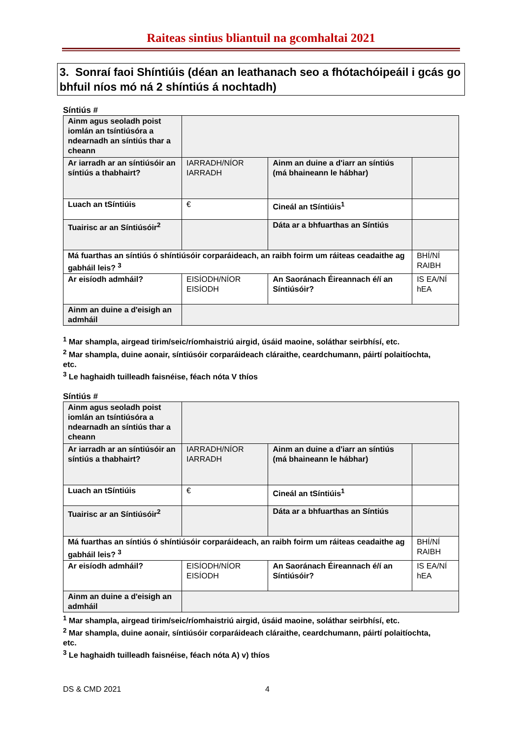Raiteas sintius bliantuil na gcomhaltai 2021
3. Sonraí faoi Shíntiúis (déan an leathanach seo a fhótachóipeáil i gcás go bhfuil níos mó ná 2 shíntiús á nochtadh)
Síntiús #
| Ainm agus seoladh poist iomlán an tsíntiúsóra a ndearnadh an síntiús thar a cheann | | | | |
| Ar iarradh ar an síntiúsóir an síntiús a thabhairt? | IARRADH/NÍOR IARRADH | Ainm an duine a d'iarr an síntiús (má bhaineann le hábhar) | | |
| Luach an tSíntiúis | € | | Cineál an tSíntiúis<sup>1</sup> | |
| Tuairisc ar an Síntiúsóir<sup>2</sup> | | | Dáta ar a bhfuarthas an Síntiús | |
| Má fuarthas an síntiús ó shíntiúsóir corparáideach, an raibh foirm um ráiteas ceadaithe ag gabháil leis? <sup>3</sup> | | | | BHÍ/NÍ RAIBH |
| Ar eisíodh admháil? | EISÍODH/NÍOR EISÍODH | | An Saoránach Éireannach é/í an Síntiúsóir? | IS EA/NÍ hEA |
| Ainm an duine a d'eisigh an admháil | | | | |
<sup>1</sup> Mar shampla, airgead tirim/seic/ríomhaistriú airgid, úsáid maoine, soláthar seirbhísí, etc.
<sup>2</sup> Mar shampla, duine aonair, síntiúsóir corparáideach cláraithe, ceardchumann, páirtí polaitíochta, etc.
<sup>3</sup> Le haghaidh tuilleadh faisnéise, féach nóta V thíos
Síntiús #
| Ainm agus seoladh poist iomlán an tsíntiúsóra a ndearnadh an síntiús thar a cheann | | | | |
| Ar iarradh ar an síntiúsóir an síntiús a thabhairt? | IARRADH/NÍOR IARRADH | Ainm an duine a d'iarr an síntiús (má bhaineann le hábhar) | | |
| Luach an tSíntiúis | € | | Cineál an tSíntiúis<sup>1</sup> | |
| Tuairisc ar an Síntiúsóir<sup>2</sup> | | | Dáta ar a bhfuarthas an Síntiús | |
| Má fuarthas an síntiús ó shíntiúsóir corparáideach, an raibh foirm um ráiteas ceadaithe ag gabháil leis? <sup>3</sup> | | | | BHÍ/NÍ RAIBH |
| Ar eisíodh admháil? | EISÍODH/NÍOR EISÍODH | | An Saoránach Éireannach é/í an Síntiúsóir? | IS EA/NÍ hEA |
| Ainm an duine a d'eisigh an admháil | | | | |
<sup>1</sup> Mar shampla, airgead tirim/seic/ríomhaistriú airgid, úsáid maoine, soláthar seirbhísí, etc.
<sup>2</sup> Mar shampla, duine aonair, síntiúsóir corparáideach cláraithe, ceardchumann, páirtí polaitíochta, etc.
<sup>3</sup> Le haghaidh tuilleadh faisnéise, féach nóta A) v) thíos
DS & CMD 2021 4